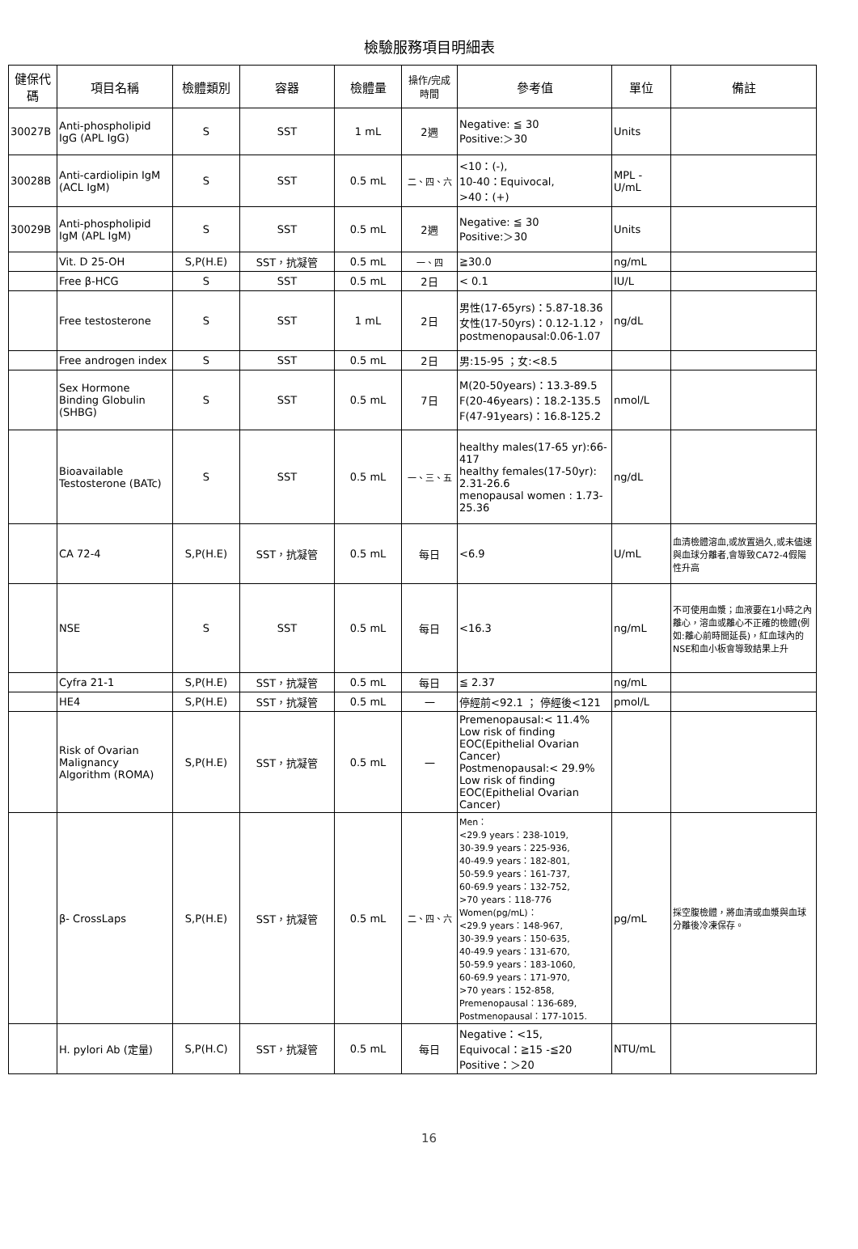檢驗服務項目明細表
| 健保代碼 | 項目名稱 | 檢體類別 | 容器 | 檢體量 | 操作/完成時間 | 參考值 | 單位 | 備註 |
| --- | --- | --- | --- | --- | --- | --- | --- | --- |
| 30027B | Anti-phospholipid IgG (APL IgG) | S | SST | 1 mL | 2週 | Negative: ≦ 30 Positive:＞30 | Units | |
| 30028B | Anti-cardiolipin IgM (ACL IgM) | S | SST | 0.5 mL | 二、四、六 | <10：(-), 10-40：Equivocal, >40：(+) | MPL - U/mL | |
| 30029B | Anti-phospholipid IgM (APL IgM) | S | SST | 0.5 mL | 2週 | Negative: ≦ 30 Positive:＞30 | Units | |
| | Vit. D 25-OH | S,P(H.E) | SST，抗凝管 | 0.5 mL | 一、四 | ≧30.0 | ng/mL | |
| | Free β-HCG | S | SST | 0.5 mL | 2日 | < 0.1 | IU/L | |
| | Free testosterone | S | SST | 1 mL | 2日 | 男性(17-65yrs)：5.87-18.36 女性(17-50yrs)：0.12-1.12，postmenopausal:0.06-1.07 | ng/dL | |
| | Free androgen index | S | SST | 0.5 mL | 2日 | 男:15-95 ；女:<8.5 | | |
| | Sex Hormone Binding Globulin (SHBG) | S | SST | 0.5 mL | 7日 | M(20-50years)：13.3-89.5 F(20-46years)：18.2-135.5 F(47-91years)：16.8-125.2 | nmol/L | |
| | Bioavailable Testosterone (BATc) | S | SST | 0.5 mL | 一、三、五 | healthy males(17-65 yr):66-417 healthy females(17-50yr): 2.31-26.6 menopausal women : 1.73-25.36 | ng/dL | |
| | CA 72-4 | S,P(H.E) | SST，抗凝管 | 0.5 mL | 每日 | <6.9 | U/mL | 血清檢體溶血,或放置過久,或未儘速與血球分離者,會導致CA72-4假陽性升高 |
| | NSE | S | SST | 0.5 mL | 每日 | <16.3 | ng/mL | 不可使用血漿；血液要在1小時之內離心，溶血或離心不正確的檢體(例如:離心前時間延長)，紅血球內的NSE和血小板會導致結果上升 |
| | Cyfra 21-1 | S,P(H.E) | SST，抗凝管 | 0.5 mL | 每日 | ≦ 2.37 | ng/mL | |
| | HE4 | S,P(H.E) | SST，抗凝管 | 0.5 mL | 一 | 停經前<92.1 ； 停經後<121 | pmol/L | |
| | Risk of Ovarian Malignancy Algorithm (ROMA) | S,P(H.E) | SST，抗凝管 | 0.5 mL | 一 | Premenopausal:< 11.4% Low risk of finding EOC(Epithelial Ovarian Cancer) Postmenopausal:< 29.9% Low risk of finding EOC(Epithelial Ovarian Cancer) | | |
| | β- CrossLaps | S,P(H.E) | SST，抗凝管 | 0.5 mL | 二、四、六 | Men： <29.9 years：238-1019, 30-39.9 years：225-936, 40-49.9 years：182-801, 50-59.9 years：161-737, 60-69.9 years：132-752, >70 years：118-776 Women(pg/mL)： <29.9 years：148-967, 30-39.9 years：150-635, 40-49.9 years：131-670, 50-59.9 years：183-1060, 60-69.9 years：171-970, >70 years：152-858, Premenopausal：136-689, Postmenopausal：177-1015. | pg/mL | 採空腹檢體，將血清或血漿與血球分離後冷凍保存。 |
| | H. pylori Ab (定量) | S,P(H.C) | SST，抗凝管 | 0.5 mL | 每日 | Negative：<15, Equivocal：≧15 -≦20 Positive：＞20 | NTU/mL | |
16